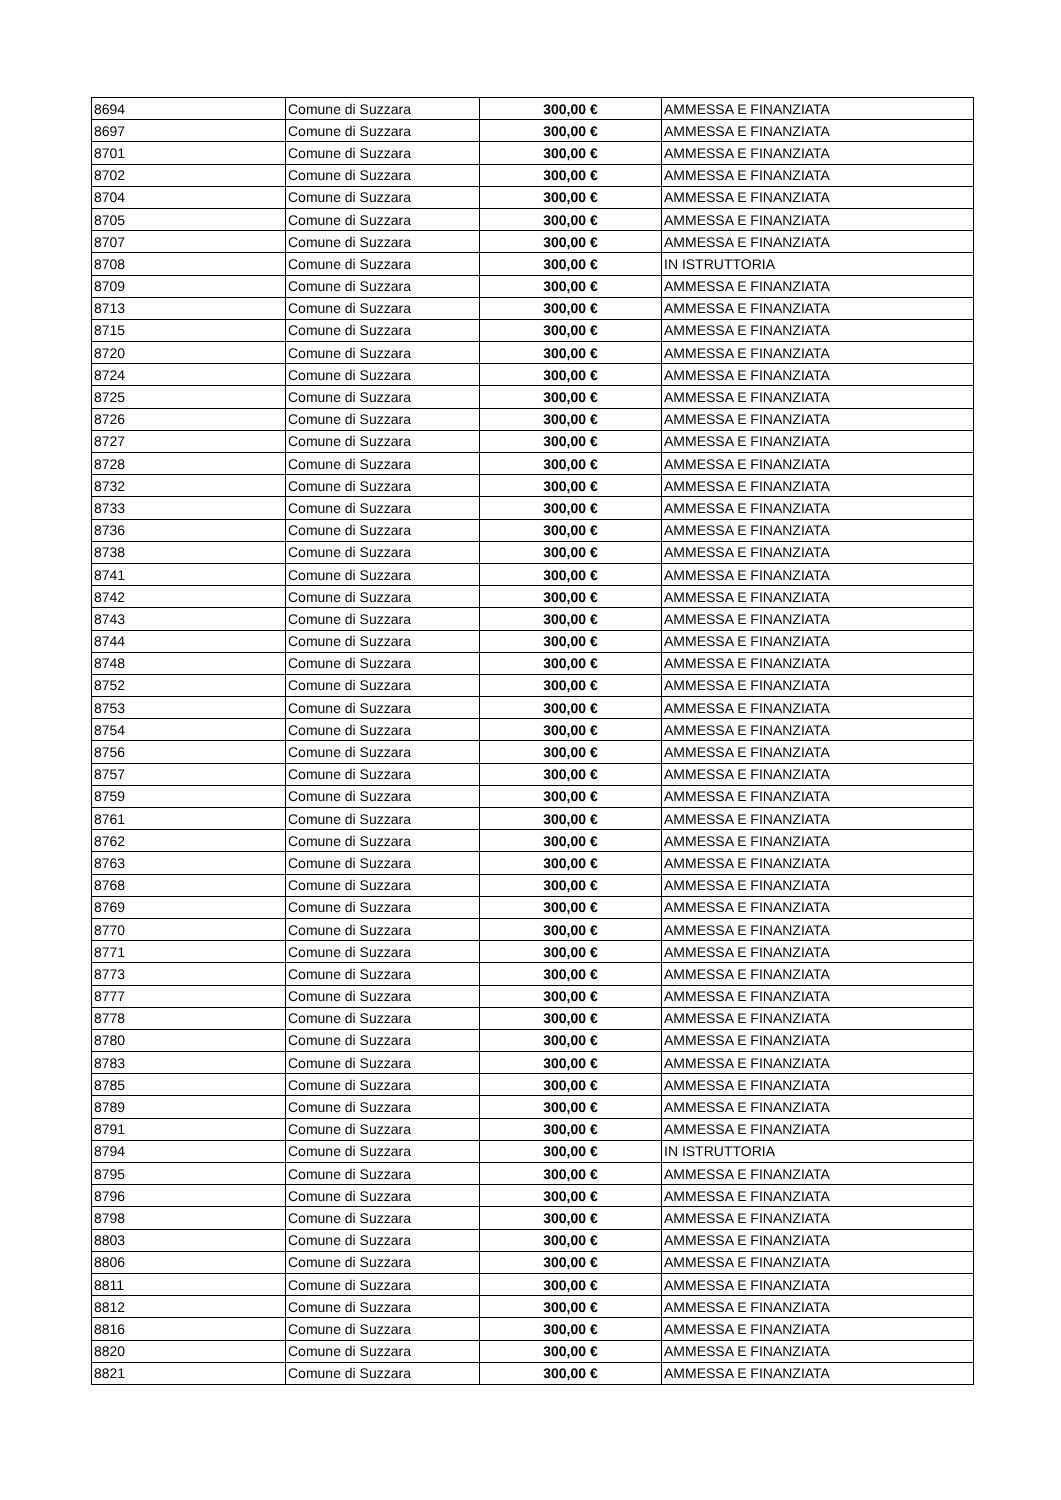| 8694 | Comune di Suzzara | 300,00 € | AMMESSA E FINANZIATA |
| 8697 | Comune di Suzzara | 300,00 € | AMMESSA E FINANZIATA |
| 8701 | Comune di Suzzara | 300,00 € | AMMESSA E FINANZIATA |
| 8702 | Comune di Suzzara | 300,00 € | AMMESSA E FINANZIATA |
| 8704 | Comune di Suzzara | 300,00 € | AMMESSA E FINANZIATA |
| 8705 | Comune di Suzzara | 300,00 € | AMMESSA E FINANZIATA |
| 8707 | Comune di Suzzara | 300,00 € | AMMESSA E FINANZIATA |
| 8708 | Comune di Suzzara | 300,00 € | IN ISTRUTTORIA |
| 8709 | Comune di Suzzara | 300,00 € | AMMESSA E FINANZIATA |
| 8713 | Comune di Suzzara | 300,00 € | AMMESSA E FINANZIATA |
| 8715 | Comune di Suzzara | 300,00 € | AMMESSA E FINANZIATA |
| 8720 | Comune di Suzzara | 300,00 € | AMMESSA E FINANZIATA |
| 8724 | Comune di Suzzara | 300,00 € | AMMESSA E FINANZIATA |
| 8725 | Comune di Suzzara | 300,00 € | AMMESSA E FINANZIATA |
| 8726 | Comune di Suzzara | 300,00 € | AMMESSA E FINANZIATA |
| 8727 | Comune di Suzzara | 300,00 € | AMMESSA E FINANZIATA |
| 8728 | Comune di Suzzara | 300,00 € | AMMESSA E FINANZIATA |
| 8732 | Comune di Suzzara | 300,00 € | AMMESSA E FINANZIATA |
| 8733 | Comune di Suzzara | 300,00 € | AMMESSA E FINANZIATA |
| 8736 | Comune di Suzzara | 300,00 € | AMMESSA E FINANZIATA |
| 8738 | Comune di Suzzara | 300,00 € | AMMESSA E FINANZIATA |
| 8741 | Comune di Suzzara | 300,00 € | AMMESSA E FINANZIATA |
| 8742 | Comune di Suzzara | 300,00 € | AMMESSA E FINANZIATA |
| 8743 | Comune di Suzzara | 300,00 € | AMMESSA E FINANZIATA |
| 8744 | Comune di Suzzara | 300,00 € | AMMESSA E FINANZIATA |
| 8748 | Comune di Suzzara | 300,00 € | AMMESSA E FINANZIATA |
| 8752 | Comune di Suzzara | 300,00 € | AMMESSA E FINANZIATA |
| 8753 | Comune di Suzzara | 300,00 € | AMMESSA E FINANZIATA |
| 8754 | Comune di Suzzara | 300,00 € | AMMESSA E FINANZIATA |
| 8756 | Comune di Suzzara | 300,00 € | AMMESSA E FINANZIATA |
| 8757 | Comune di Suzzara | 300,00 € | AMMESSA E FINANZIATA |
| 8759 | Comune di Suzzara | 300,00 € | AMMESSA E FINANZIATA |
| 8761 | Comune di Suzzara | 300,00 € | AMMESSA E FINANZIATA |
| 8762 | Comune di Suzzara | 300,00 € | AMMESSA E FINANZIATA |
| 8763 | Comune di Suzzara | 300,00 € | AMMESSA E FINANZIATA |
| 8768 | Comune di Suzzara | 300,00 € | AMMESSA E FINANZIATA |
| 8769 | Comune di Suzzara | 300,00 € | AMMESSA E FINANZIATA |
| 8770 | Comune di Suzzara | 300,00 € | AMMESSA E FINANZIATA |
| 8771 | Comune di Suzzara | 300,00 € | AMMESSA E FINANZIATA |
| 8773 | Comune di Suzzara | 300,00 € | AMMESSA E FINANZIATA |
| 8777 | Comune di Suzzara | 300,00 € | AMMESSA E FINANZIATA |
| 8778 | Comune di Suzzara | 300,00 € | AMMESSA E FINANZIATA |
| 8780 | Comune di Suzzara | 300,00 € | AMMESSA E FINANZIATA |
| 8783 | Comune di Suzzara | 300,00 € | AMMESSA E FINANZIATA |
| 8785 | Comune di Suzzara | 300,00 € | AMMESSA E FINANZIATA |
| 8789 | Comune di Suzzara | 300,00 € | AMMESSA E FINANZIATA |
| 8791 | Comune di Suzzara | 300,00 € | AMMESSA E FINANZIATA |
| 8794 | Comune di Suzzara | 300,00 € | IN ISTRUTTORIA |
| 8795 | Comune di Suzzara | 300,00 € | AMMESSA E FINANZIATA |
| 8796 | Comune di Suzzara | 300,00 € | AMMESSA E FINANZIATA |
| 8798 | Comune di Suzzara | 300,00 € | AMMESSA E FINANZIATA |
| 8803 | Comune di Suzzara | 300,00 € | AMMESSA E FINANZIATA |
| 8806 | Comune di Suzzara | 300,00 € | AMMESSA E FINANZIATA |
| 8811 | Comune di Suzzara | 300,00 € | AMMESSA E FINANZIATA |
| 8812 | Comune di Suzzara | 300,00 € | AMMESSA E FINANZIATA |
| 8816 | Comune di Suzzara | 300,00 € | AMMESSA E FINANZIATA |
| 8820 | Comune di Suzzara | 300,00 € | AMMESSA E FINANZIATA |
| 8821 | Comune di Suzzara | 300,00 € | AMMESSA E FINANZIATA |